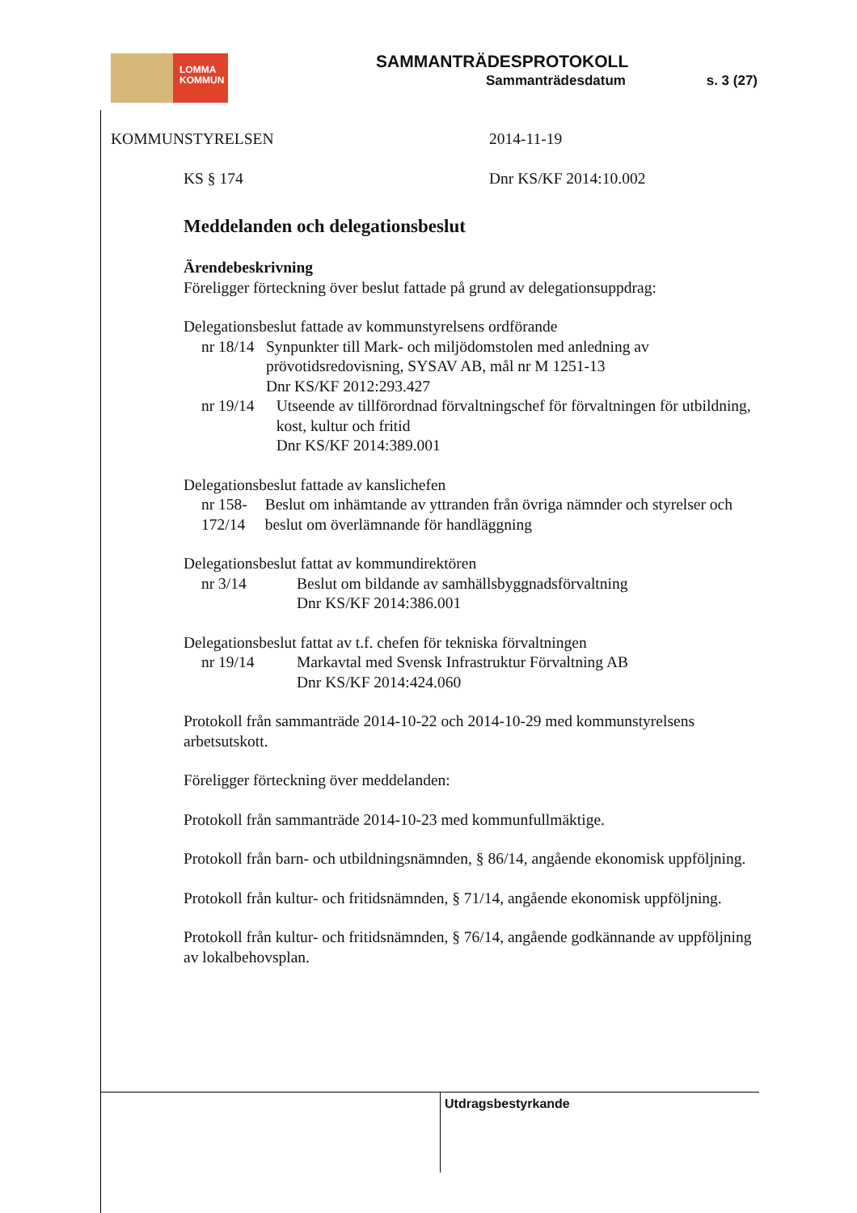LOMMA
KOMMUN
SAMMANTRÄDESPROTOKOLL
Sammanträdesdatum s. 3 (27)
KOMMUNSTYRELSEN 2014-11-19
KS § 174 Dnr KS/KF 2014:10.002
Meddelanden och delegationsbeslut
Ärendebeskrivning
Föreligger förteckning över beslut fattade på grund av delegationsuppdrag:
Delegationsbeslut fattade av kommunstyrelsens ordförande
nr 18/14 Synpunkter till Mark- och miljödomstolen med anledning av prövotidsredovisning, SYSAV AB, mål nr M 1251-13
Dnr KS/KF 2012:293.427
nr 19/14 Utseende av tillförordnad förvaltningschef för förvaltningen för utbildning, kost, kultur och fritid
Dnr KS/KF 2014:389.001
Delegationsbeslut fattade av kanslichefen
nr 158-172/14 Beslut om inhämtande av yttranden från övriga nämnder och styrelser och beslut om överlämnande för handläggning
Delegationsbeslut fattat av kommundirektören
nr 3/14 Beslut om bildande av samhällsbyggnadsförvaltning
Dnr KS/KF 2014:386.001
Delegationsbeslut fattat av t.f. chefen för tekniska förvaltningen
nr 19/14 Markavtal med Svensk Infrastruktur Förvaltning AB
Dnr KS/KF 2014:424.060
Protokoll från sammanträde 2014-10-22 och 2014-10-29 med kommunstyrelsens arbetsutskott.
Föreligger förteckning över meddelanden:
Protokoll från sammanträde 2014-10-23 med kommunfullmäktige.
Protokoll från barn- och utbildningsnämnden, § 86/14, angående ekonomisk uppföljning.
Protokoll från kultur- och fritidsnämnden, § 71/14, angående ekonomisk uppföljning.
Protokoll från kultur- och fritidsnämnden, § 76/14, angående godkännande av uppföljning av lokalbehovsplan.
Utdragsbestyrkande